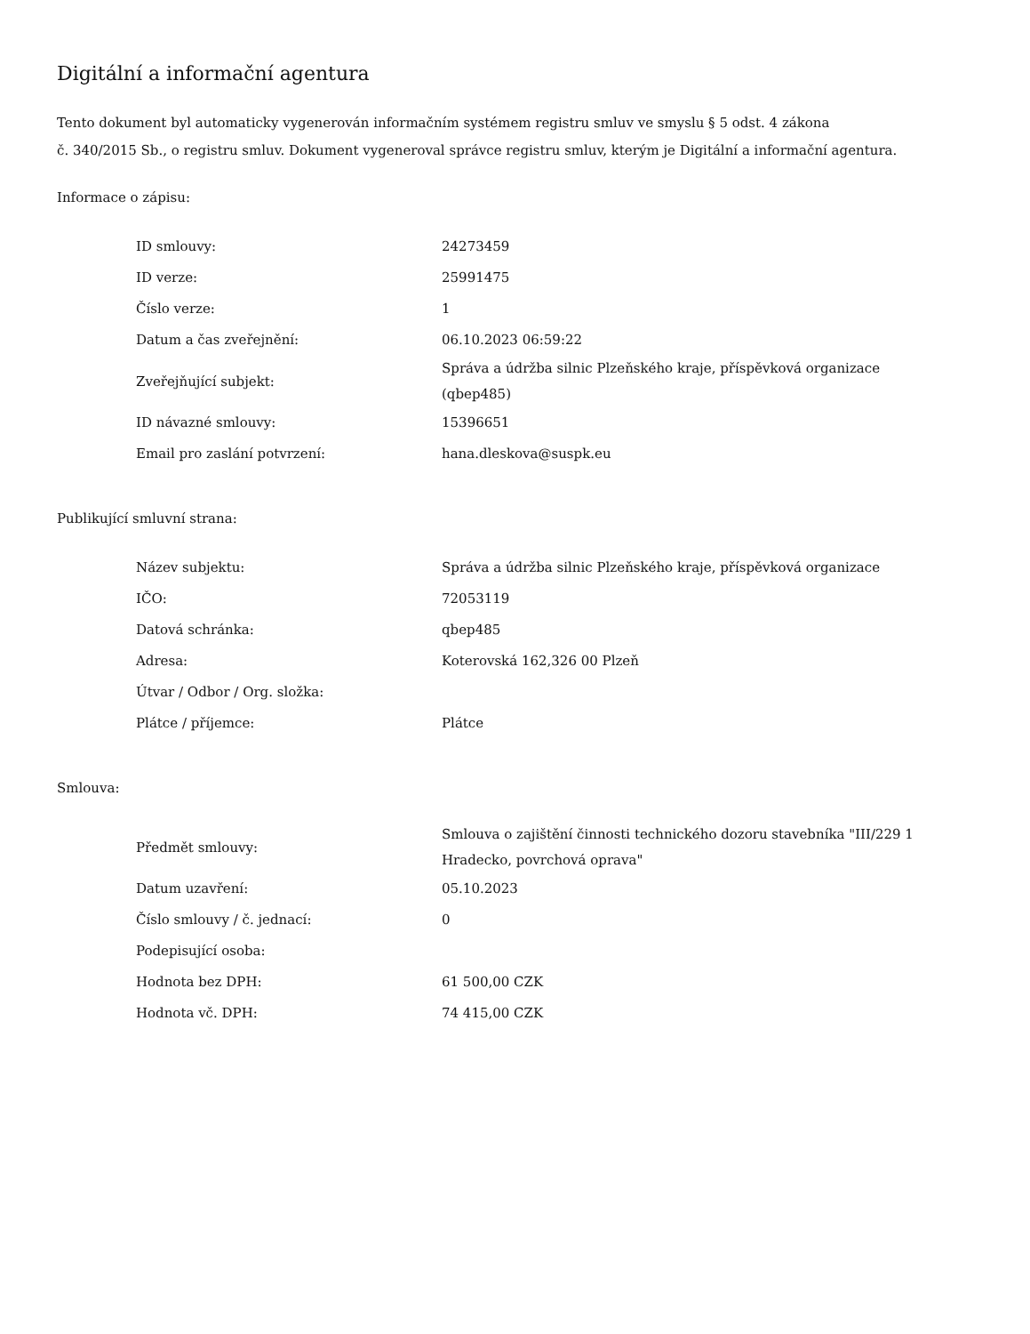Digitální a informační agentura
Tento dokument byl automaticky vygenerován informačním systémem registru smluv ve smyslu § 5 odst. 4 zákona
č. 340/2015 Sb., o registru smluv. Dokument vygeneroval správce registru smluv, kterým je Digitální a informační agentura.
Informace o zápisu:
| ID smlouvy: | 24273459 |
| ID verze: | 25991475 |
| Číslo verze: | 1 |
| Datum a čas zveřejnění: | 06.10.2023 06:59:22 |
| Zveřejňující subjekt: | Správa a údržba silnic Plzeňského kraje, příspěvková organizace (qbep485) |
| ID návazné smlouvy: | 15396651 |
| Email pro zaslání potvrzení: | hana.dleskova@suspk.eu |
Publikující smluvní strana:
| Název subjektu: | Správa a údržba silnic Plzeňského kraje, příspěvková organizace |
| IČO: | 72053119 |
| Datová schránka: | qbep485 |
| Adresa: | Koterovská 162,326 00 Plzeň |
| Útvar / Odbor / Org. složka: | |
| Plátce / příjemce: | Plátce |
Smlouva:
| Předmět smlouvy: | Smlouva o zajištění činnosti technického dozoru stavebníka "III/229 1 Hradecko, povrchová oprava" |
| Datum uzavření: | 05.10.2023 |
| Číslo smlouvy / č. jednací: | 0 |
| Podepisující osoba: | |
| Hodnota bez DPH: | 61 500,00 CZK |
| Hodnota vč. DPH: | 74 415,00 CZK |